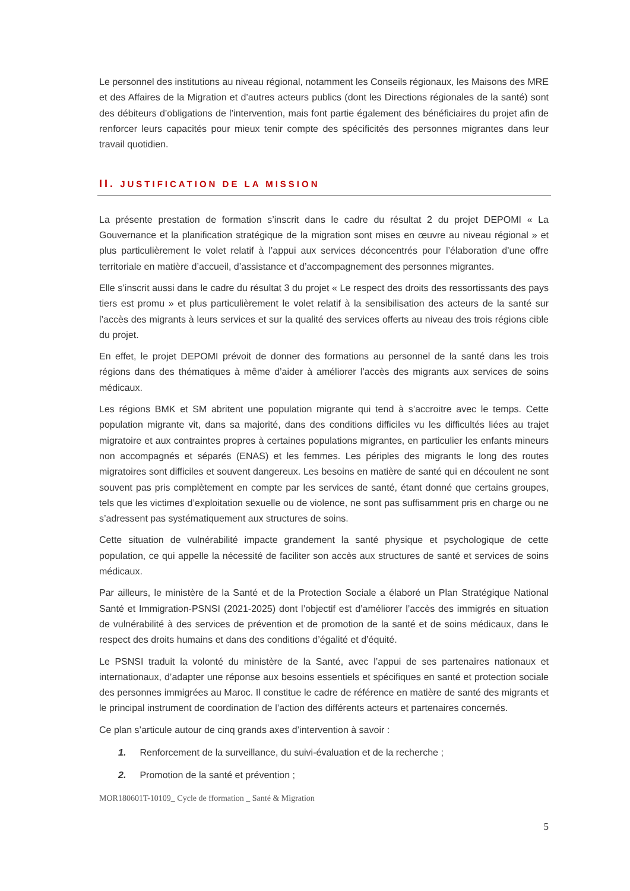Le personnel des institutions au niveau régional, notamment les Conseils régionaux, les Maisons des MRE et des Affaires de la Migration et d’autres acteurs publics (dont les Directions régionales de la santé) sont des débiteurs d’obligations de l’intervention, mais font partie également des bénéficiaires du projet afin de renforcer leurs capacités pour mieux tenir compte des spécificités des personnes migrantes dans leur travail quotidien.
II. JUSTIFICATION DE LA MISSION
La présente prestation de formation s’inscrit dans le cadre du résultat 2 du projet DEPOMI « La Gouvernance et la planification stratégique de la migration sont mises en œuvre au niveau régional » et plus particulièrement le volet relatif à l’appui aux services déconcentrés pour l’élaboration d’une offre territoriale en matière d’accueil, d’assistance et d’accompagnement des personnes migrantes.
Elle s’inscrit aussi dans le cadre du résultat 3 du projet « Le respect des droits des ressortissants des pays tiers est promu » et plus particulièrement le volet relatif à la sensibilisation des acteurs de la santé sur l’accès des migrants à leurs services et sur la qualité des services offerts au niveau des trois régions cible du projet.
En effet, le projet DEPOMI prévoit de donner des formations au personnel de la santé dans les trois régions dans des thématiques à même d’aider à améliorer l’accès des migrants aux services de soins médicaux.
Les régions BMK et SM abritent une population migrante qui tend à s’accroitre avec le temps. Cette population migrante vit, dans sa majorité, dans des conditions difficiles vu les difficultés liées au trajet migratoire et aux contraintes propres à certaines populations migrantes, en particulier les enfants mineurs non accompagnés et séparés (ENAS) et les femmes. Les périples des migrants le long des routes migratoires sont difficiles et souvent dangereux. Les besoins en matière de santé qui en découlent ne sont souvent pas pris complètement en compte par les services de santé, étant donné que certains groupes, tels que les victimes d’exploitation sexuelle ou de violence, ne sont pas suffisamment pris en charge ou ne s’adressent pas systématiquement aux structures de soins.
Cette situation de vulnérabilité impacte grandement la santé physique et psychologique de cette population, ce qui appelle la nécessité de faciliter son accès aux structures de santé et services de soins médicaux.
Par ailleurs, le ministère de la Santé et de la Protection Sociale a élaboré un Plan Stratégique National Santé et Immigration-PSNSI (2021-2025) dont l’objectif est d’améliorer l’accès des immigrés en situation de vulnérabilité à des services de prévention et de promotion de la santé et de soins médicaux, dans le respect des droits humains et dans des conditions d’égalité et d’équité.
Le PSNSI traduit la volonté du ministère de la Santé, avec l’appui de ses partenaires nationaux et internationaux, d’adapter une réponse aux besoins essentiels et spécifiques en santé et protection sociale des personnes immigrées au Maroc. Il constitue le cadre de référence en matière de santé des migrants et le principal instrument de coordination de l’action des différents acteurs et partenaires concernés.
Ce plan s’articule autour de cinq grands axes d’intervention à savoir :
1. Renforcement de la surveillance, du suivi-évaluation et de la recherche ;
2. Promotion de la santé et prévention ;
MOR180601T-10109_ Cycle de fformation _ Santé & Migration
5